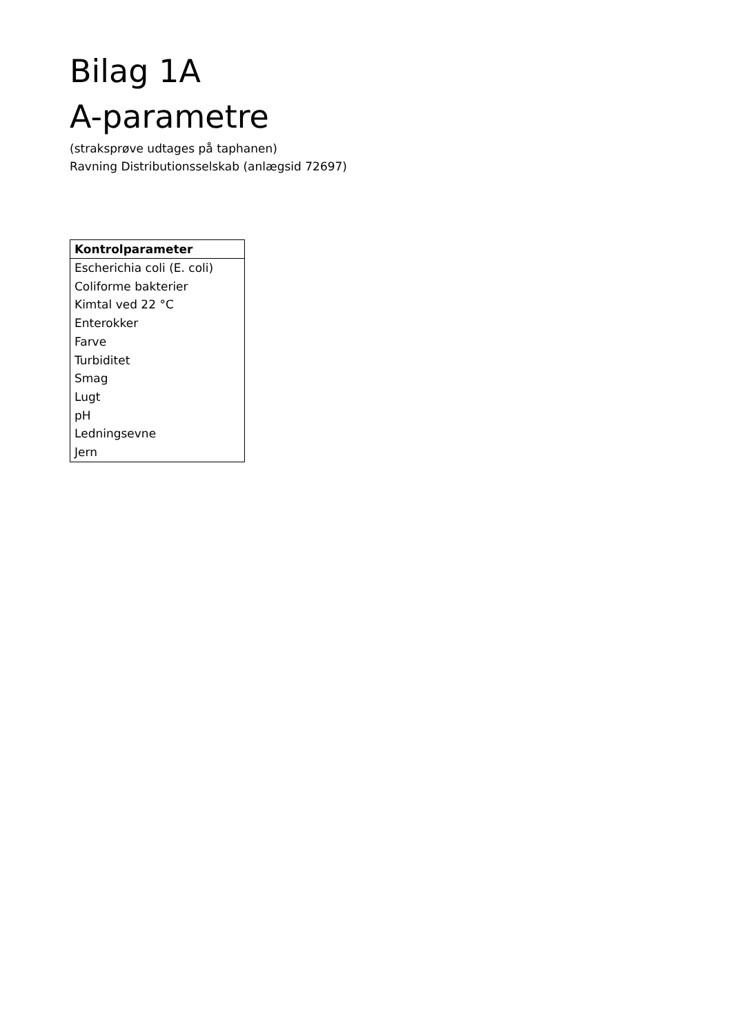Bilag 1A
A-parametre
(straksprøve udtages på taphanen)
Ravning Distributionsselskab (anlægsid 72697)
| Kontrolparameter |
| --- |
| Escherichia coli (E. coli) |
| Coliforme bakterier |
| Kimtal ved 22 °C |
| Enterokker |
| Farve |
| Turbiditet |
| Smag |
| Lugt |
| pH |
| Ledningsevne |
| Jern |